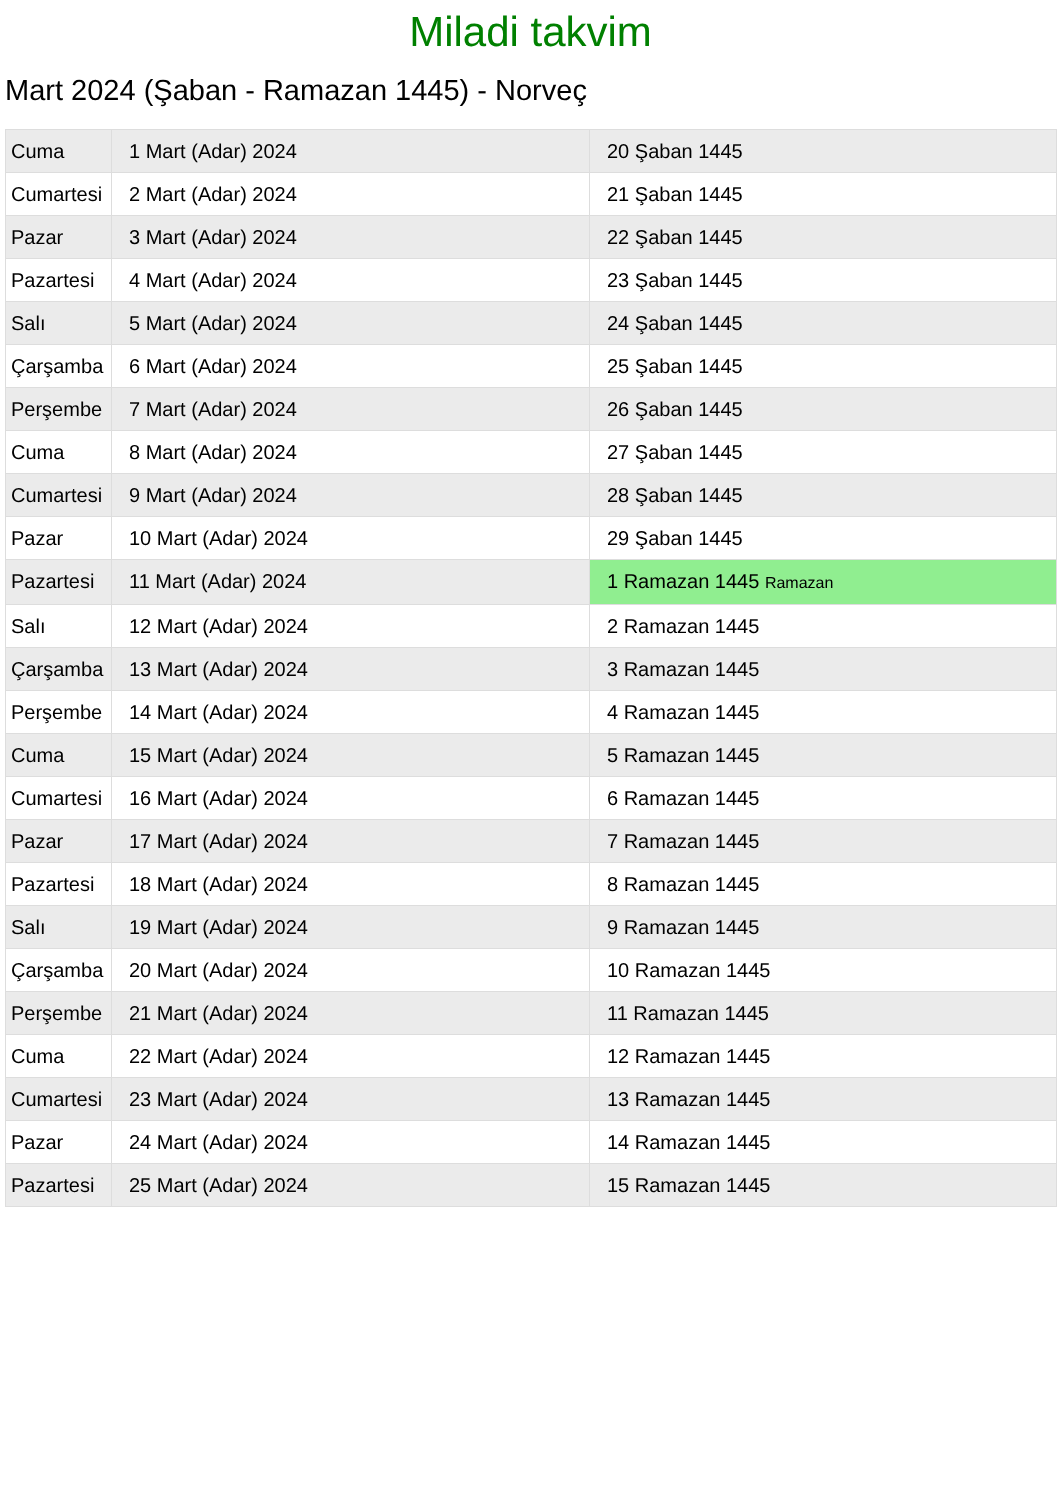Miladi takvim
Mart 2024 (Şaban - Ramazan 1445) - Norveç
| Cuma | 1 Mart (Adar) 2024 | 20 Şaban 1445 |
| Cumartesi | 2 Mart (Adar) 2024 | 21 Şaban 1445 |
| Pazar | 3 Mart (Adar) 2024 | 22 Şaban 1445 |
| Pazartesi | 4 Mart (Adar) 2024 | 23 Şaban 1445 |
| Salı | 5 Mart (Adar) 2024 | 24 Şaban 1445 |
| Çarşamba | 6 Mart (Adar) 2024 | 25 Şaban 1445 |
| Perşembe | 7 Mart (Adar) 2024 | 26 Şaban 1445 |
| Cuma | 8 Mart (Adar) 2024 | 27 Şaban 1445 |
| Cumartesi | 9 Mart (Adar) 2024 | 28 Şaban 1445 |
| Pazar | 10 Mart (Adar) 2024 | 29 Şaban 1445 |
| Pazartesi | 11 Mart (Adar) 2024 | 1 Ramazan 1445 Ramazan |
| Salı | 12 Mart (Adar) 2024 | 2 Ramazan 1445 |
| Çarşamba | 13 Mart (Adar) 2024 | 3 Ramazan 1445 |
| Perşembe | 14 Mart (Adar) 2024 | 4 Ramazan 1445 |
| Cuma | 15 Mart (Adar) 2024 | 5 Ramazan 1445 |
| Cumartesi | 16 Mart (Adar) 2024 | 6 Ramazan 1445 |
| Pazar | 17 Mart (Adar) 2024 | 7 Ramazan 1445 |
| Pazartesi | 18 Mart (Adar) 2024 | 8 Ramazan 1445 |
| Salı | 19 Mart (Adar) 2024 | 9 Ramazan 1445 |
| Çarşamba | 20 Mart (Adar) 2024 | 10 Ramazan 1445 |
| Perşembe | 21 Mart (Adar) 2024 | 11 Ramazan 1445 |
| Cuma | 22 Mart (Adar) 2024 | 12 Ramazan 1445 |
| Cumartesi | 23 Mart (Adar) 2024 | 13 Ramazan 1445 |
| Pazar | 24 Mart (Adar) 2024 | 14 Ramazan 1445 |
| Pazartesi | 25 Mart (Adar) 2024 | 15 Ramazan 1445 |